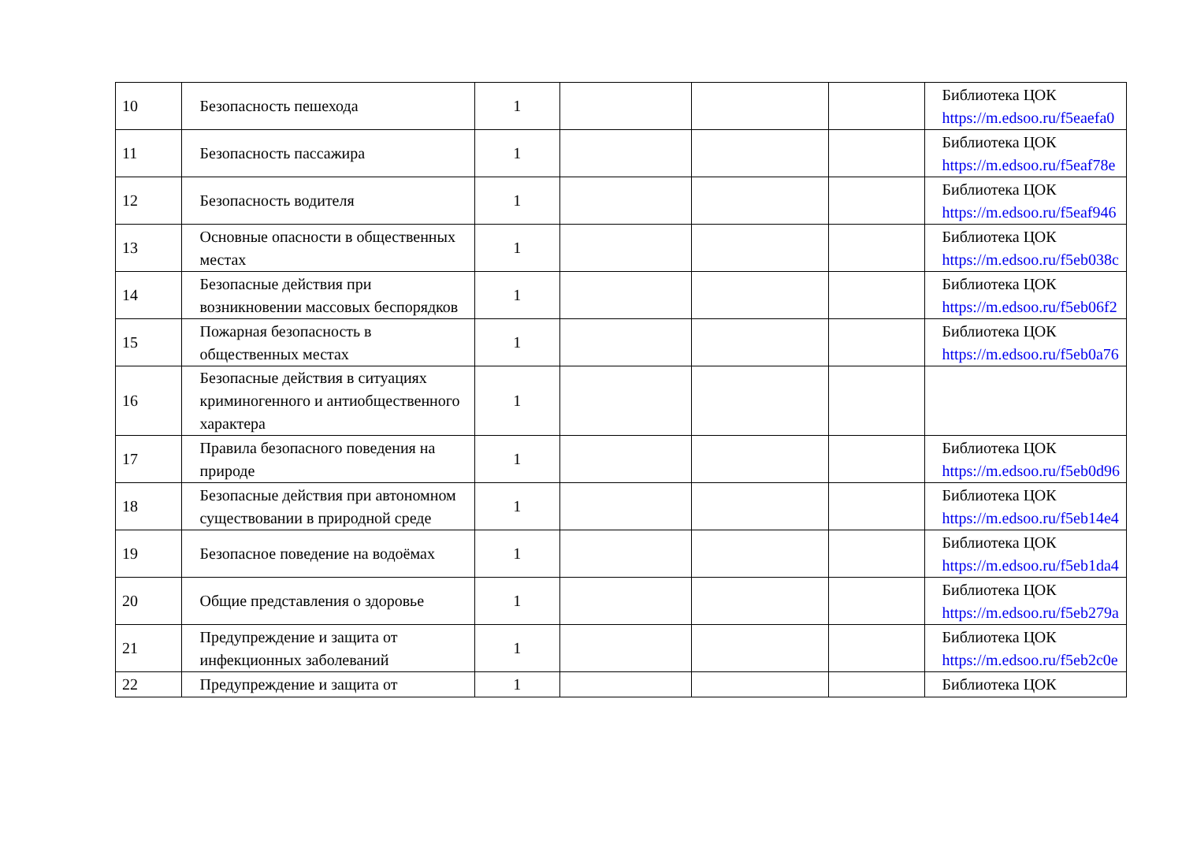| 10 | Безопасность пешехода | 1 | | | | Библиотека ЦОК https://m.edsoo.ru/f5eaefa0 |
| 11 | Безопасность пассажира | 1 | | | | Библиотека ЦОК https://m.edsoo.ru/f5eaf78e |
| 12 | Безопасность водителя | 1 | | | | Библиотека ЦОК https://m.edsoo.ru/f5eaf946 |
| 13 | Основные опасности в общественных местах | 1 | | | | Библиотека ЦОК https://m.edsoo.ru/f5eb038c |
| 14 | Безопасные действия при возникновении массовых беспорядков | 1 | | | | Библиотека ЦОК https://m.edsoo.ru/f5eb06f2 |
| 15 | Пожарная безопасность в общественных местах | 1 | | | | Библиотека ЦОК https://m.edsoo.ru/f5eb0a76 |
| 16 | Безопасные действия в ситуациях криминогенного и антиобщественного характера | 1 | | | | |
| 17 | Правила безопасного поведения на природе | 1 | | | | Библиотека ЦОК https://m.edsoo.ru/f5eb0d96 |
| 18 | Безопасные действия при автономном существовании в природной среде | 1 | | | | Библиотека ЦОК https://m.edsoo.ru/f5eb14e4 |
| 19 | Безопасное поведение на водоёмах | 1 | | | | Библиотека ЦОК https://m.edsoo.ru/f5eb1da4 |
| 20 | Общие представления о здоровье | 1 | | | | Библиотека ЦОК https://m.edsoo.ru/f5eb279a |
| 21 | Предупреждение и защита от инфекционных заболеваний | 1 | | | | Библиотека ЦОК https://m.edsoo.ru/f5eb2c0e |
| 22 | Предупреждение и защита от | 1 | | | | Библиотека ЦОК |